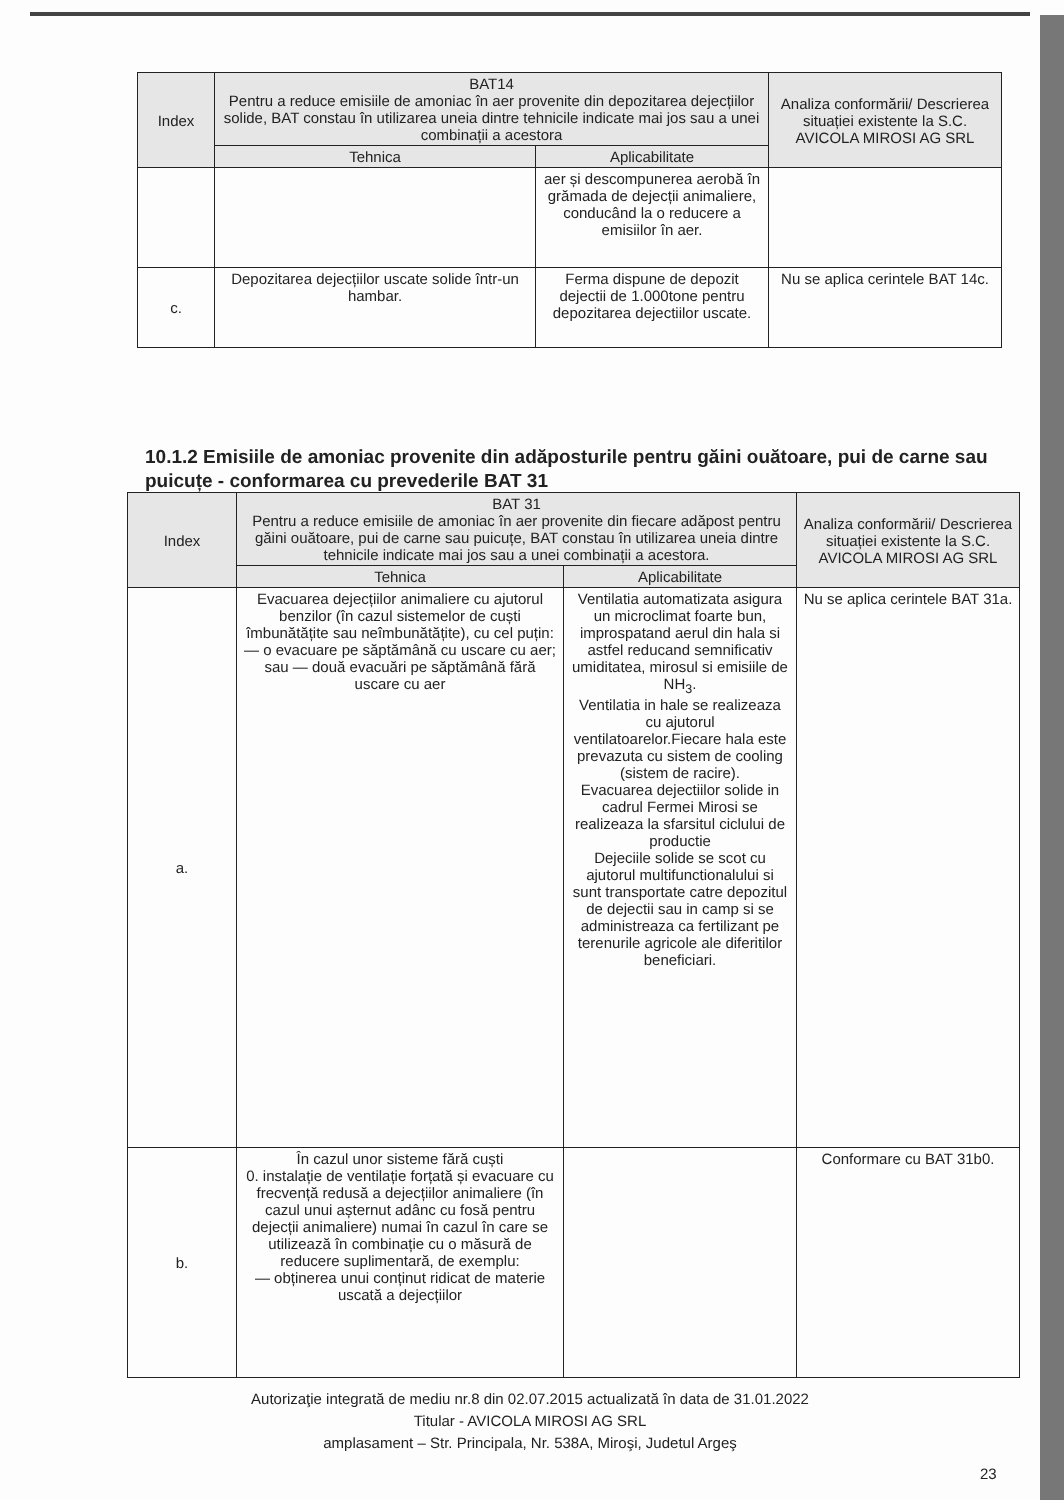| Index | BAT14 Pentru a reduce emisiile de amoniac în aer provenite din depozitarea dejecțiilor solide, BAT constau în utilizarea uneia dintre tehnicile indicate mai jos sau a unei combinații a acestora | | Analiza conformării/ Descrierea situației existente la S.C. AVICOLA MIROSI AG SRL |
| --- | --- | --- | --- |
| | Tehnica | Aplicabilitate | |
| | | aer și descompunerea aerobă în grămada de dejecții animaliere, conducând la o reducere a emisiilor în aer. | |
| c. | Depozitarea dejecțiilor uscate solide într-un hambar. | Ferma dispune de depozit dejectii de 1.000tone pentru depozitarea dejectiilor uscate. | Nu se aplica cerintele BAT 14c. |
10.1.2 Emisiile de amoniac provenite din adăposturile pentru găini ouătoare, pui de carne sau puicuțe - conformarea cu prevederile BAT 31
| Index | BAT 31 Pentru a reduce emisiile de amoniac în aer provenite din fiecare adăpost pentru găini ouătoare, pui de carne sau puicuțe, BAT constau în utilizarea uneia dintre tehnicile indicate mai jos sau a unei combinații a acestora. | | Analiza conformării/ Descrierea situației existente la S.C. AVICOLA MIROSI AG SRL |
| --- | --- | --- | --- |
| | Tehnica | Aplicabilitate | |
| a. | Evacuarea dejecțiilor animaliere cu ajutorul benzilor (în cazul sistemelor de cuști îmbunătățite sau neîmbunătățite), cu cel puțin: — o evacuare pe săptămână cu uscare cu aer; sau — două evacuări pe săptămână fără uscare cu aer | Ventilatia automatizata asigura un microclimat foarte bun, improspatand aerul din hala si astfel reducand semnificativ umiditatea, mirosul si emisiile de NH<sub>3</sub>. Ventilatia in hale se realizeaza cu ajutorul ventilatoarelor.Fiecare hala este prevazuta cu sistem de cooling (sistem de racire). Evacuarea dejectiilor solide in cadrul Fermei Mirosi se realizeaza la sfarsitul ciclului de productie Dejeciile solide se scot cu ajutorul multifunctionalului si sunt transportate catre depozitul de dejectii sau in camp si se administreaza ca fertilizant pe terenurile agricole ale diferitilor beneficiari. | Nu se aplica cerintele BAT 31a. |
| b. | În cazul unor sisteme fără cuști 0. instalație de ventilație forțată și evacuare cu frecvență redusă a dejecțiilor animaliere (în cazul unui așternut adânc cu fosă pentru dejecții animaliere) numai în cazul în care se utilizează în combinație cu o măsură de reducere suplimentară, de exemplu: — obținerea unui conținut ridicat de materie uscată a dejecțiilor | | Conformare cu BAT 31b0. |
Autorizaţie integrată de mediu nr.8 din 02.07.2015 actualizată în data de 31.01.2022
Titular - AVICOLA MIROSI AG SRL
amplasament – Str. Principala, Nr. 538A, Miroşi, Judetul Argeş
23